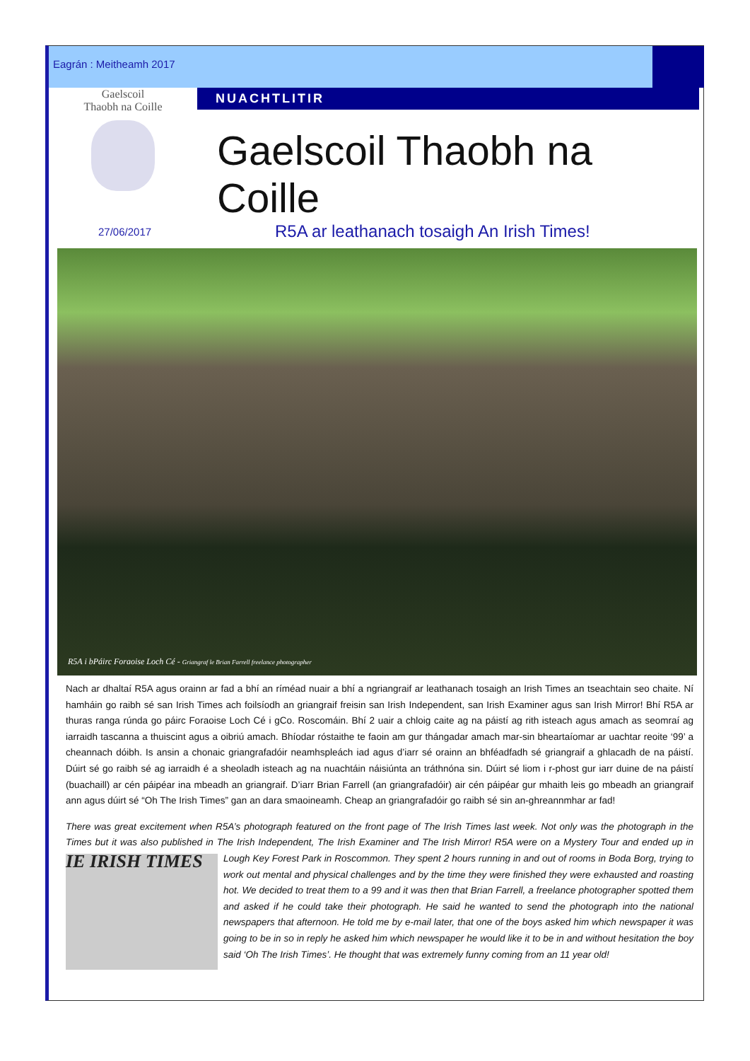Eagrán : Meitheamh 2017
Gaelscoil
Thaobh na Coille
NUACHTLITIR
Gaelscoil Thaobh na Coille
27/06/2017
R5A ar leathanach tosaigh An Irish Times!
R5A i bPáirc Foraoise Loch Cé - Griangraf le Brian Farrell freelance photographer
Nach ar dhaltaí R5A agus orainn ar fad a bhí an ríméad nuair a bhí a ngriangraif ar leathanach tosaigh an Irish Times an tseachtain seo chaite. Ní hamháin go raibh sé san Irish Times ach foilsíodh an griangraif freisin san Irish Independent, san Irish Examiner agus san Irish Mirror! Bhí R5A ar thuras ranga rúnda go páirc Foraoise Loch Cé i gCo. Roscomáin. Bhí 2 uair a chloig caite ag na páistí ag rith isteach agus amach as seomraí ag iarraidh tascanna a thuiscint agus a oibriú amach. Bhíodar róstaithe te faoin am gur thángadar amach mar-sin bheartaíomar ar uachtar reoite ‘99’ a cheannach dóibh. Is ansin a chonaic griangrafadóir neamhspleách iad agus d’iarr sé orainn an bhféadfadh sé griangraif a ghlacadh de na páistí. Dúirt sé go raibh sé ag iarraidh é a sheoladh isteach ag na nuachtáin náisiúnta an tráthnóna sin. Dúirt sé liom i r-phost gur iarr duine de na páistí (buachaill) ar cén páipéar ina mbeadh an griangraif. D’iarr Brian Farrell (an griangrafadóir) air cén páipéar gur mhaith leis go mbeadh an griangraif ann agus dúirt sé “Oh The Irish Times” gan an dara smaoineamh. Cheap an griangrafadóir go raibh sé sin an-ghreannmhar ar fad!
There was great excitement when R5A’s photograph featured on the front page of The Irish Times last week. Not only was the photograph in the Times but it was also published in The Irish Independent, The Irish Examiner and The Irish Mirror! R5A were on a IE IRISH TIMES Mystery Tour and ended up in Lough Key Forest Park in Roscommon. They spent 2 hours running in and out of rooms in Boda Borg, trying to work out mental and physical challenges and by the time they were finished they were exhausted and roasting hot. We decided to treat them to a 99 and it was then that Brian Farrell, a freelance photographer spotted them and asked if he could take their photograph. He said he wanted to send the photograph into the national newspapers that afternoon. He told me by e-mail later, that one of the boys asked him which newspaper it was going to be in so in reply he asked him which newspaper he would like it to be in and without hesitation the boy said ‘Oh The Irish Times’. He thought that was extremely funny coming from an 11 year old!